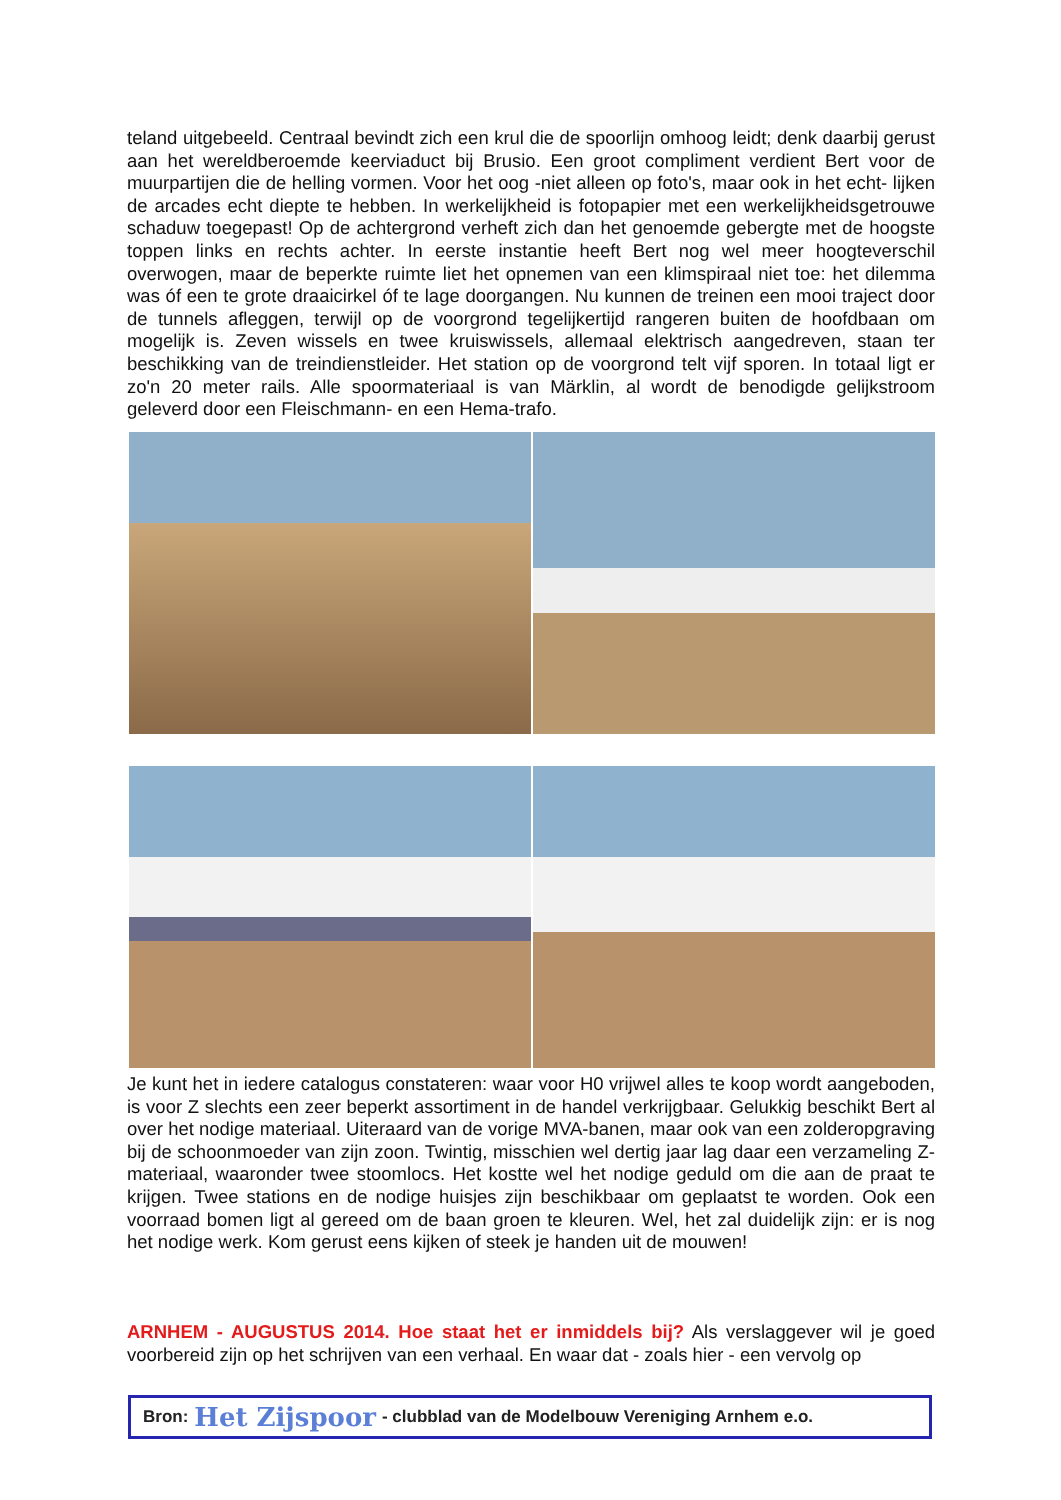teland uitgebeeld. Centraal bevindt zich een krul die de spoorlijn omhoog leidt; denk daarbij gerust aan het wereldberoemde keerviaduct bij Brusio. Een groot compliment verdient Bert voor de muurpartijen die de helling vormen. Voor het oog -niet alleen op foto's, maar ook in het echt- lijken de arcades echt diepte te hebben. In werkelijkheid is fotopapier met een werkelijkheidsgetrouwe schaduw toegepast! Op de achtergrond verheft zich dan het genoemde gebergte met de hoogste toppen links en rechts achter. In eerste instantie heeft Bert nog wel meer hoogteverschil overwogen, maar de beperkte ruimte liet het opnemen van een klimspiraal niet toe: het dilemma was óf een te grote draaicirkel óf te lage doorgangen. Nu kunnen de treinen een mooi traject door de tunnels afleggen, terwijl op de voorgrond tegelijkertijd rangeren buiten de hoofdbaan om mogelijk is. Zeven wissels en twee kruiswissels, allemaal elektrisch aangedreven, staan ter beschikking van de treindienstleider. Het station op de voorgrond telt vijf sporen. In totaal ligt er zo'n 20 meter rails. Alle spoormateriaal is van Märklin, al wordt de benodigde gelijkstroom geleverd door een Fleischmann- en een Hema-trafo.
Je kunt het in iedere catalogus constateren: waar voor H0 vrijwel alles te koop wordt aangeboden, is voor Z slechts een zeer beperkt assortiment in de handel verkrijgbaar. Gelukkig beschikt Bert al over het nodige materiaal. Uiteraard van de vorige MVA-banen, maar ook van een zolderopgraving bij de schoonmoeder van zijn zoon. Twintig, misschien wel dertig jaar lag daar een verzameling Z-materiaal, waaronder twee stoomlocs. Het kostte wel het nodige geduld om die aan de praat te krijgen. Twee stations en de nodige huisjes zijn beschikbaar om geplaatst te worden. Ook een voorraad bomen ligt al gereed om de baan groen te kleuren. Wel, het zal duidelijk zijn: er is nog het nodige werk. Kom gerust eens kijken of steek je handen uit de mouwen!
ARNHEM - AUGUSTUS 2014. Hoe staat het er inmiddels bij? Als verslaggever wil je goed voorbereid zijn op het schrijven van een verhaal. En waar dat - zoals hier - een vervolg op
Bron: Het Zijspoor - clubblad van de Modelbouw Vereniging Arnhem e.o.